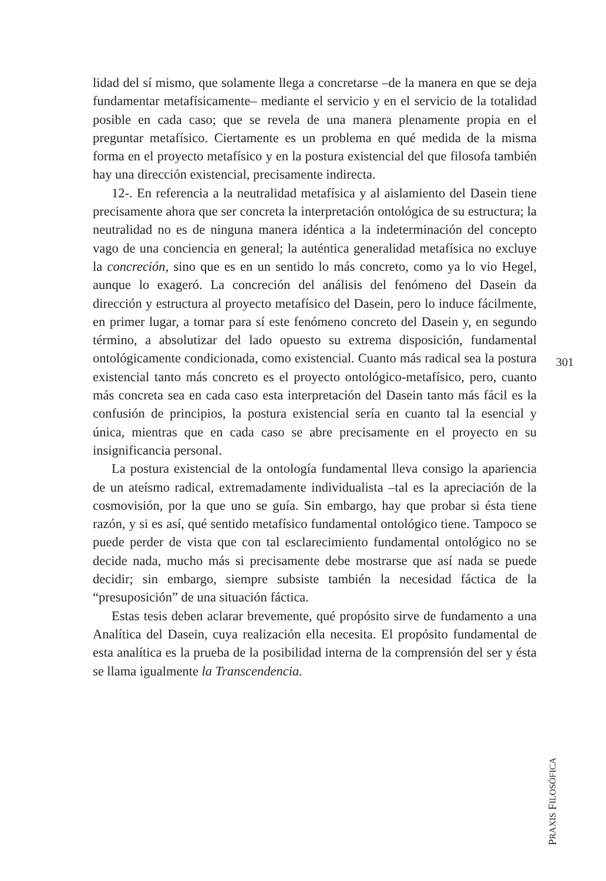lidad del sí mismo, que solamente llega a concretarse –de la manera en que se deja fundamentar metafísicamente– mediante el servicio y en el servicio de la totalidad posible en cada caso; que se revela de una manera plenamente propia en el preguntar metafísico. Ciertamente es un problema en qué medida de la misma forma en el proyecto metafísico y en la postura existencial del que filosofa también hay una dirección existencial, precisamente indirecta.
12-. En referencia a la neutralidad metafísica y al aislamiento del Dasein tiene precisamente ahora que ser concreta la interpretación ontológica de su estructura; la neutralidad no es de ninguna manera idéntica a la indeterminación del concepto vago de una conciencia en general; la auténtica generalidad metafísica no excluye la concreción, sino que es en un sentido lo más concreto, como ya lo vio Hegel, aunque lo exageró. La concreción del análisis del fenómeno del Dasein da dirección y estructura al proyecto metafísico del Dasein, pero lo induce fácilmente, en primer lugar, a tomar para sí este fenómeno concreto del Dasein y, en segundo término, a absolutizar del lado opuesto su extrema disposición, fundamental ontológicamente condicionada, como existencial. Cuanto más radical sea la postura existencial tanto más concreto es el proyecto ontológico-metafísico, pero, cuanto más concreta sea en cada caso esta interpretación del Dasein tanto más fácil es la confusión de principios, la postura existencial sería en cuanto tal la esencial y única, mientras que en cada caso se abre precisamente en el proyecto en su insignificancia personal.
La postura existencial de la ontología fundamental lleva consigo la apariencia de un ateísmo radical, extremadamente individualista –tal es la apreciación de la cosmovisión, por la que uno se guía. Sin embargo, hay que probar si ésta tiene razón, y si es así, qué sentido metafísico fundamental ontológico tiene. Tampoco se puede perder de vista que con tal esclarecimiento fundamental ontológico no se decide nada, mucho más si precisamente debe mostrarse que así nada se puede decidir; sin embargo, siempre subsiste también la necesidad fáctica de la “presuposición” de una situación fáctica.
Estas tesis deben aclarar brevemente, qué propósito sirve de fundamento a una Analítica del Dasein, cuya realización ella necesita. El propósito fundamental de esta analítica es la prueba de la posibilidad interna de la comprensión del ser y ésta se llama igualmente la Transcendencia.
301
PRAXIS FILOSÓFICA